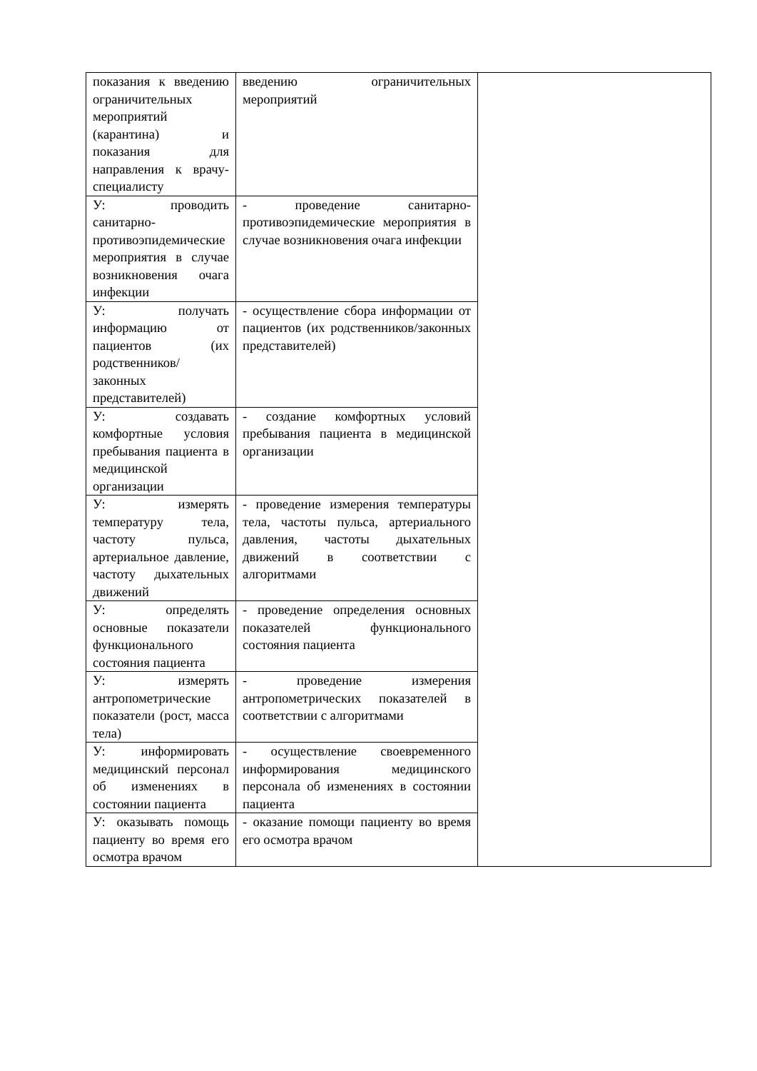| показания к введению ограничительных мероприятий (карантина) и показания для направления к врачу-специалисту | введению ограничительных мероприятий | |
| У: проводить санитарно-противоэпидемические мероприятия в случае возникновения очага инфекции | - проведение санитарно-противоэпидемические мероприятия в случае возникновения очага инфекции | |
| У: получать информацию от пациентов (их родственников/законных представителей) | - осуществление сбора информации от пациентов (их родственников/законных представителей) | |
| У: создавать комфортные условия пребывания пациента в медицинской организации | - создание комфортных условий пребывания пациента в медицинской организации | |
| У: измерять температуру тела, частоту пульса, артериальное давление, частоту дыхательных движений | - проведение измерения температуры тела, частоты пульса, артериального давления, частоты дыхательных движений в соответствии с алгоритмами | |
| У: определять основные показатели функционального состояния пациента | - проведение определения основных показателей функционального состояния пациента | |
| У: измерять антропометрические показатели (рост, масса тела) | - проведение измерения антропометрических показателей в соответствии с алгоритмами | |
| У: информировать медицинский персонал об изменениях в состоянии пациента | - осуществление своевременного информирования медицинского персонала об изменениях в состоянии пациента | |
| У: оказывать помощь пациенту во время его осмотра врачом | - оказание помощи пациенту во время его осмотра врачом | |